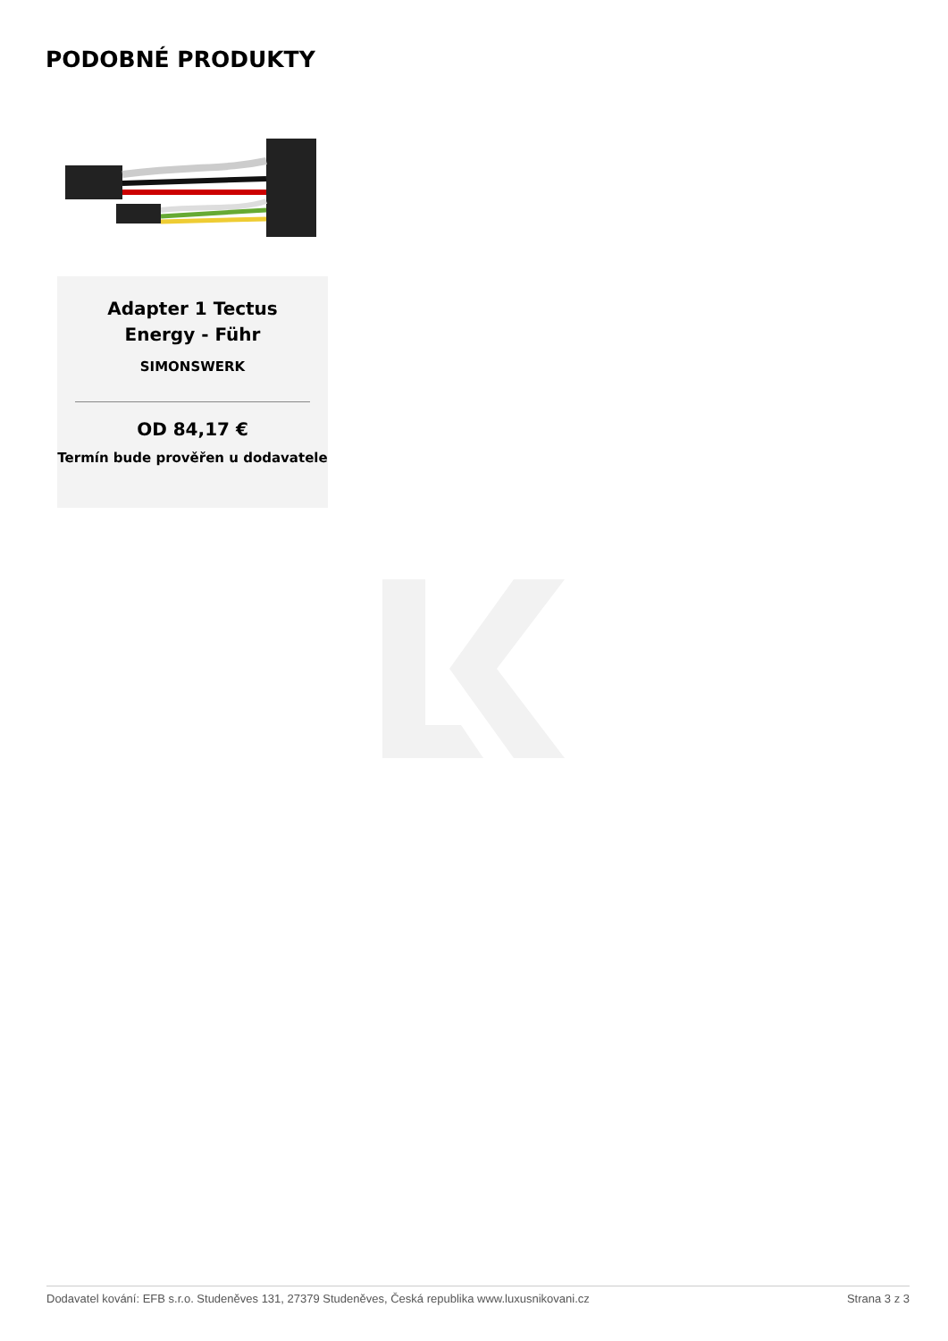PODOBNÉ PRODUKTY
Adapter 1 Tectus Energy - Führ
SIMONSWERK
OD 84,17 €
Termín bude prověřen u dodavatele
Dodavatel kování: EFB s.r.o. Studeněves 131, 27379 Studeněves, Česká republika www.luxusnikovani.cz Strana 3 z 3